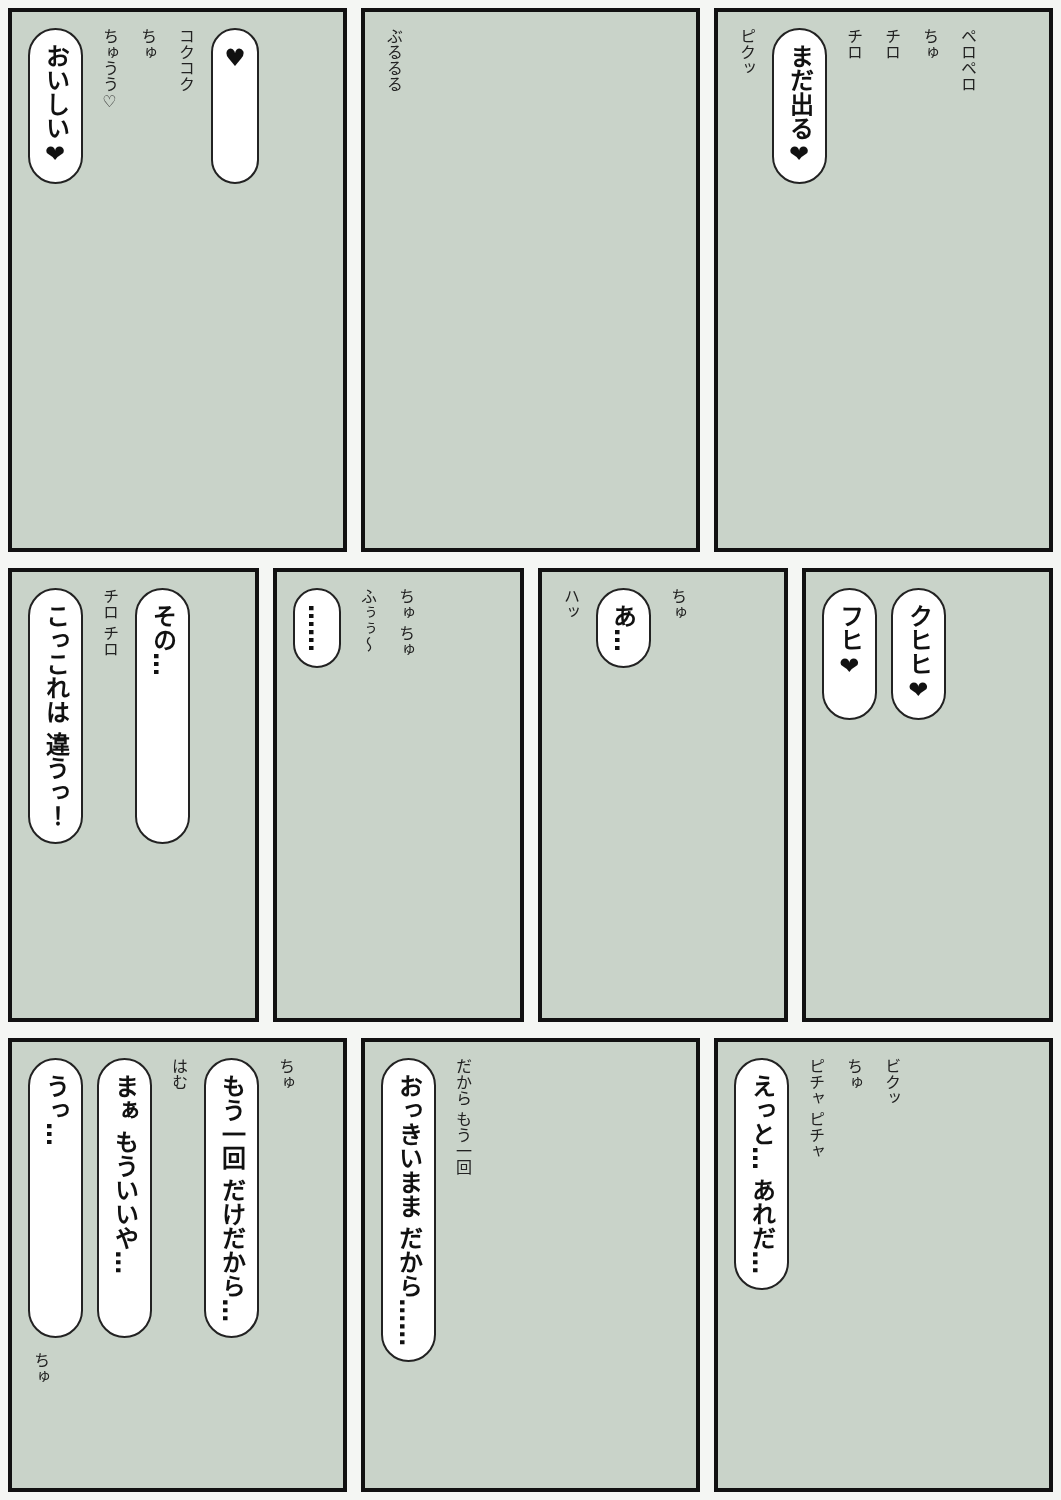おいしい❤
ちゅうう♡
ちゅ
コクコク
♥
ぶるるる
ピクッ
まだ出る❤
チロ
チロ
ちゅ
ペロペロ
こっこれは 違うっ！
チロ チロ
その…
……
ふぅぅ～
ちゅ ちゅ
ハッ
あ…
ちゅ
フヒ❤
クヒヒ❤
うっ…
まぁ もういいや…
はむ
もう一回 だけだから…
ちゅ
ちゅ
おっきいまま だから……
だから もう一回
えっと… あれだ…
ピチャ ピチャ
ちゅ
ビクッ